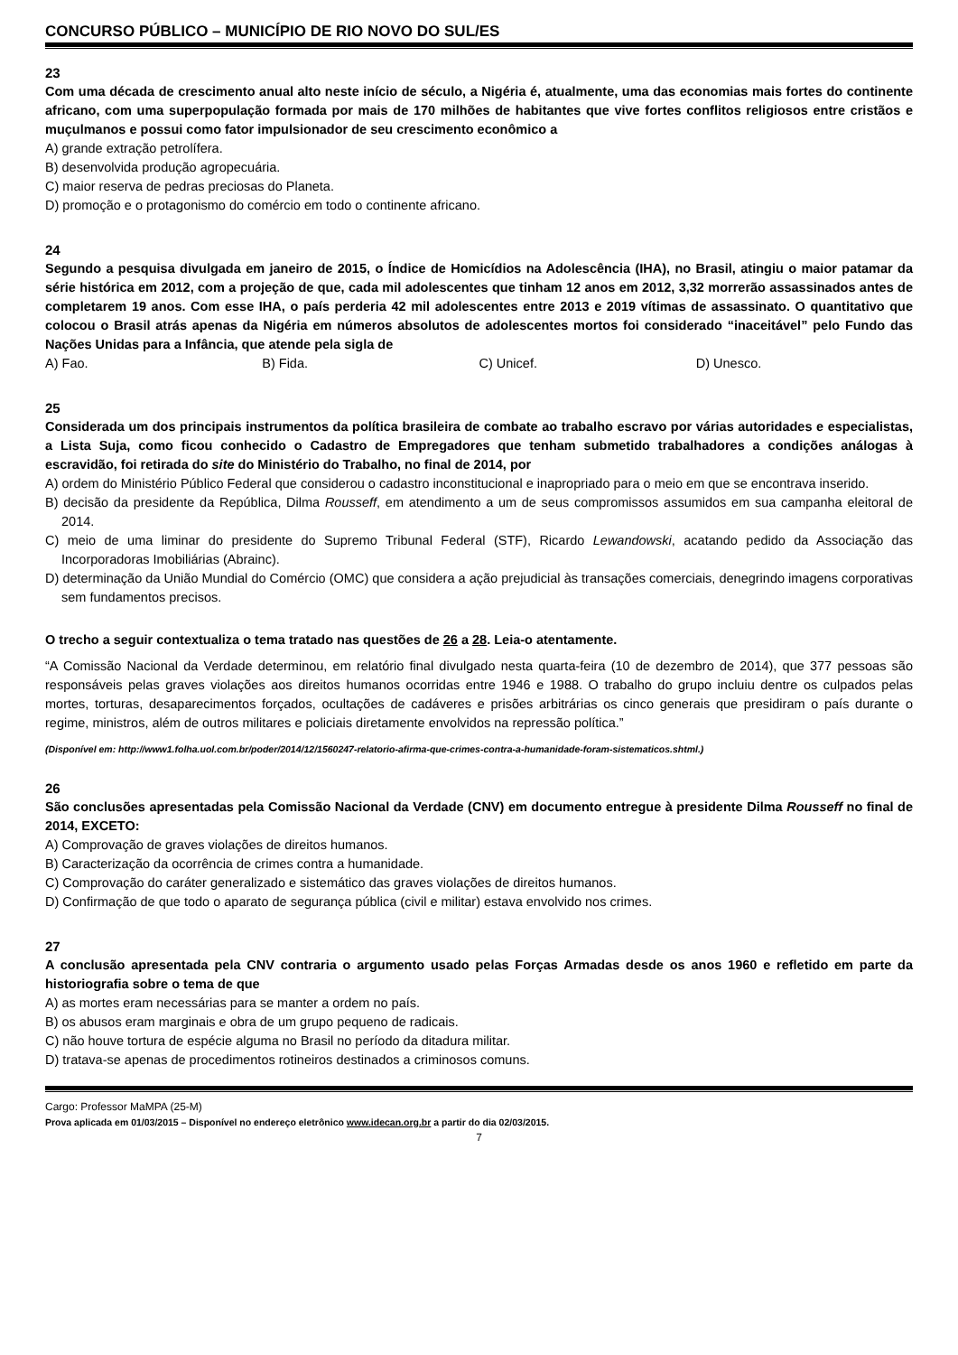CONCURSO PÚBLICO – MUNICÍPIO DE RIO NOVO DO SUL/ES
23
Com uma década de crescimento anual alto neste início de século, a Nigéria é, atualmente, uma das economias mais fortes do continente africano, com uma superpopulação formada por mais de 170 milhões de habitantes que vive fortes conflitos religiosos entre cristãos e muçulmanos e possui como fator impulsionador de seu crescimento econômico a
A) grande extração petrolífera.
B) desenvolvida produção agropecuária.
C) maior reserva de pedras preciosas do Planeta.
D) promoção e o protagonismo do comércio em todo o continente africano.
24
Segundo a pesquisa divulgada em janeiro de 2015, o Índice de Homicídios na Adolescência (IHA), no Brasil, atingiu o maior patamar da série histórica em 2012, com a projeção de que, cada mil adolescentes que tinham 12 anos em 2012, 3,32 morrerão assassinados antes de completarem 19 anos. Com esse IHA, o país perderia 42 mil adolescentes entre 2013 e 2019 vítimas de assassinato. O quantitativo que colocou o Brasil atrás apenas da Nigéria em números absolutos de adolescentes mortos foi considerado “inaceitável” pelo Fundo das Nações Unidas para a Infância, que atende pela sigla de
A) Fao. B) Fida. C) Unicef. D) Unesco.
25
Considerada um dos principais instrumentos da política brasileira de combate ao trabalho escravo por várias autoridades e especialistas, a Lista Suja, como ficou conhecido o Cadastro de Empregadores que tenham submetido trabalhadores a condições análogas à escravidão, foi retirada do site do Ministério do Trabalho, no final de 2014, por
A) ordem do Ministério Público Federal que considerou o cadastro inconstitucional e inapropriado para o meio em que se encontrava inserido.
B) decisão da presidente da República, Dilma Rousseff, em atendimento a um de seus compromissos assumidos em sua campanha eleitoral de 2014.
C) meio de uma liminar do presidente do Supremo Tribunal Federal (STF), Ricardo Lewandowski, acatando pedido da Associação das Incorporadoras Imobiliárias (Abrainc).
D) determinação da União Mundial do Comércio (OMC) que considera a ação prejudicial às transações comerciais, denegrindo imagens corporativas sem fundamentos precisos.
O trecho a seguir contextualiza o tema tratado nas questões de 26 a 28. Leia-o atentamente.
“A Comissão Nacional da Verdade determinou, em relatório final divulgado nesta quarta-feira (10 de dezembro de 2014), que 377 pessoas são responsáveis pelas graves violações aos direitos humanos ocorridas entre 1946 e 1988. O trabalho do grupo incluiu dentre os culpados pelas mortes, torturas, desaparecimentos forçados, ocultações de cadáveres e prisões arbitrárias os cinco generais que presidiram o país durante o regime, ministros, além de outros militares e policiais diretamente envolvidos na repressão política.”
(Disponível em: http://www1.folha.uol.com.br/poder/2014/12/1560247-relatorio-afirma-que-crimes-contra-a-humanidade-foram-sistematicos.shtml.)
26
São conclusões apresentadas pela Comissão Nacional da Verdade (CNV) em documento entregue à presidente Dilma Rousseff no final de 2014, EXCETO:
A) Comprovação de graves violações de direitos humanos.
B) Caracterização da ocorrência de crimes contra a humanidade.
C) Comprovação do caráter generalizado e sistemático das graves violações de direitos humanos.
D) Confirmação de que todo o aparato de segurança pública (civil e militar) estava envolvido nos crimes.
27
A conclusão apresentada pela CNV contraria o argumento usado pelas Forças Armadas desde os anos 1960 e refletido em parte da historiografia sobre o tema de que
A) as mortes eram necessárias para se manter a ordem no país.
B) os abusos eram marginais e obra de um grupo pequeno de radicais.
C) não houve tortura de espécie alguma no Brasil no período da ditadura militar.
D) tratava-se apenas de procedimentos rotineiros destinados a criminosos comuns.
Cargo: Professor MaMPA (25-M)
Prova aplicada em 01/03/2015 – Disponível no endereço eletrônico www.idecan.org.br a partir do dia 02/03/2015.
7